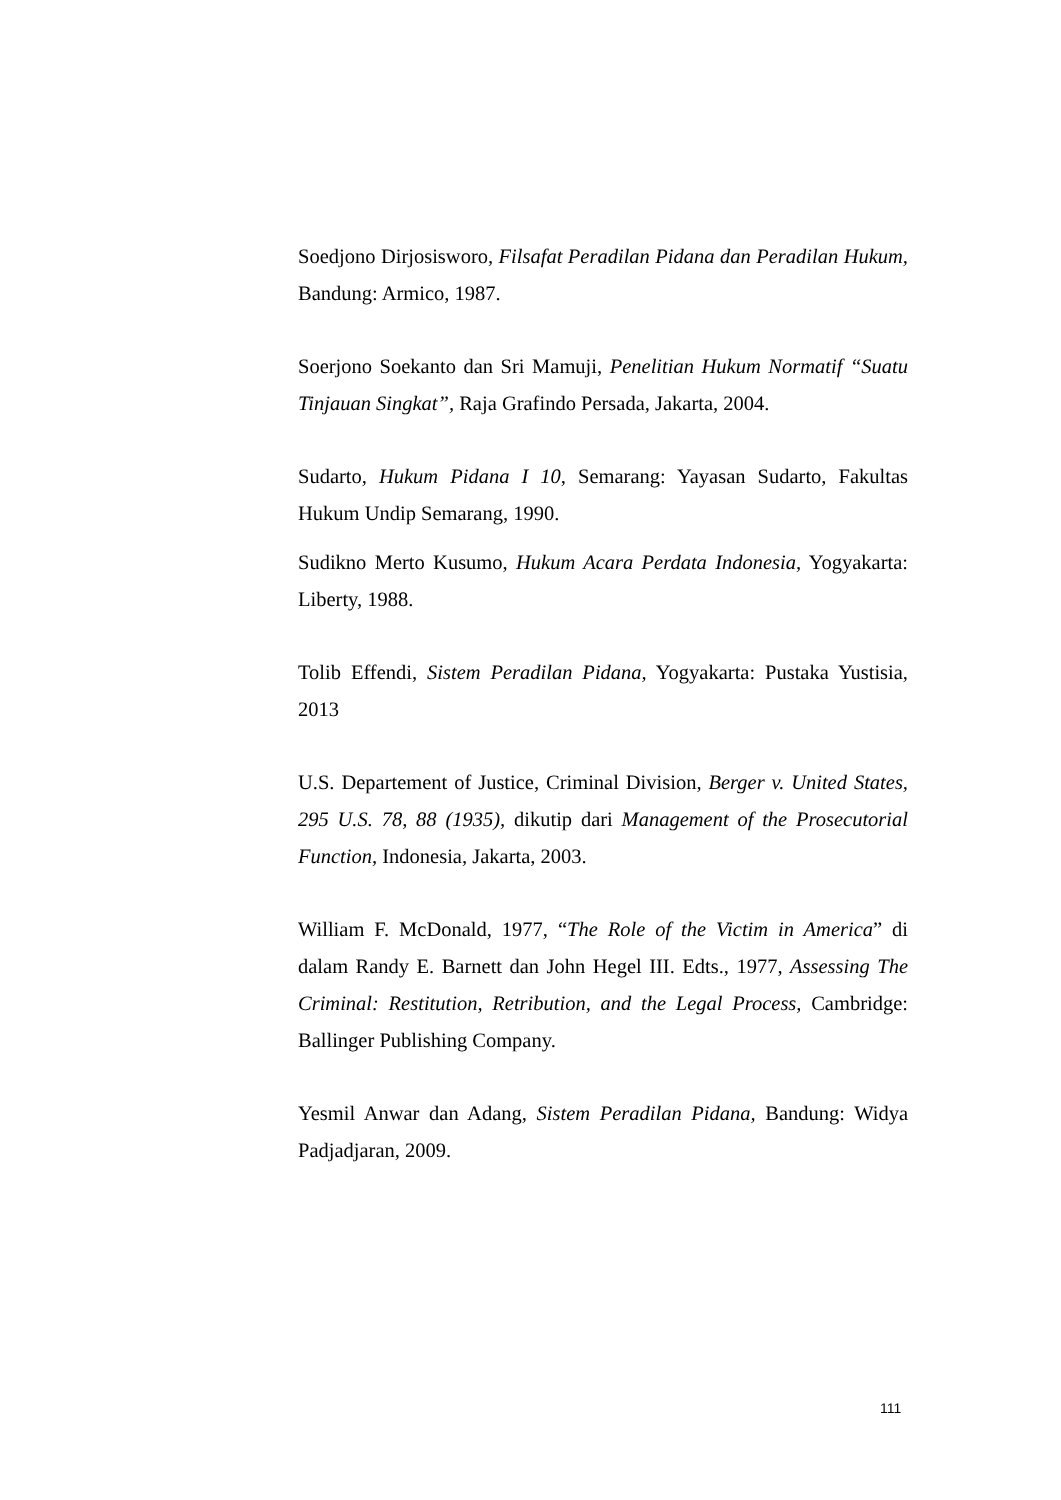Soedjono Dirjosisworo, Filsafat Peradilan Pidana dan Peradilan Hukum, Bandung: Armico, 1987.
Soerjono Soekanto dan Sri Mamuji, Penelitian Hukum Normatif “Suatu Tinjauan Singkat”, Raja Grafindo Persada, Jakarta, 2004.
Sudarto, Hukum Pidana I 10, Semarang: Yayasan Sudarto, Fakultas Hukum Undip Semarang, 1990.
Sudikno Merto Kusumo, Hukum Acara Perdata Indonesia, Yogyakarta: Liberty, 1988.
Tolib Effendi, Sistem Peradilan Pidana, Yogyakarta: Pustaka Yustisia, 2013
U.S. Departement of Justice, Criminal Division, Berger v. United States, 295 U.S. 78, 88 (1935), dikutip dari Management of the Prosecutorial Function, Indonesia, Jakarta, 2003.
William F. McDonald, 1977, “The Role of the Victim in America” di dalam Randy E. Barnett dan John Hegel III. Edts., 1977, Assessing The Criminal: Restitution, Retribution, and the Legal Process, Cambridge: Ballinger Publishing Company.
Yesmil Anwar dan Adang, Sistem Peradilan Pidana, Bandung: Widya Padjadjaran, 2009.
111